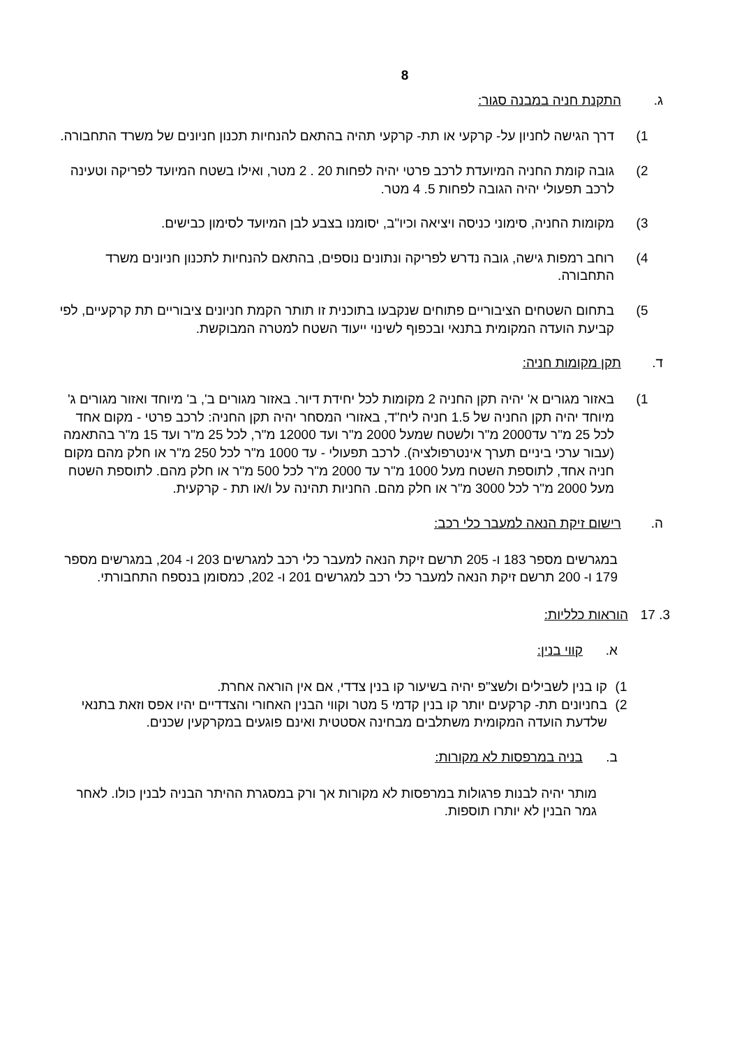8
ג. התקנת חניה במבנה סגור:
1) דרך הגישה לחניון על- קרקעי או תת- קרקעי תהיה בהתאם להנחיות תכנון חניונים של משרד התחבורה.
2) גובה קומת החניה המיועדת לרכב פרטי יהיה לפחות 20 . 2 מטר, ואילו בשטח המיועד לפריקה וטעינה לרכב תפעולי יהיה הגובה לפחות 5. 4 מטר.
3) מקומות החניה, סימוני כניסה ויציאה וכיו"ב, יסומנו בצבע לבן המיועד לסימון כבישים.
4) רוחב רמפות גישה, גובה נדרש לפריקה ונתונים נוספים, בהתאם להנחיות לתכנון חניונים משרד התחבורה.
5) בתחום השטחים הציבוריים פתוחים שנקבעו בתוכנית זו תותר הקמת חניונים ציבוריים תת קרקעיים, לפי קביעת הועדה המקומית בתנאי ובכפוף לשינוי ייעוד השטח למטרה המבוקשת.
ד. תקן מקומות חניה:
1) באזור מגורים א' יהיה תקן החניה 2 מקומות לכל יחידת דיור. באזור מגורים ב', ב' מיוחד ואזור מגורים ג' מיוחד יהיה תקן החניה של 1.5 חניה ליח"ד, באזורי המסחר יהיה תקן החניה: לרכב פרטי - מקום אחד לכל 25 מ"ר עד2000 מ"ר ולשטח שמעל 2000 מ"ר ועד 12000 מ"ר, לכל 25 מ"ר ועד 15 מ"ר בהתאמה (עבור ערכי ביניים תערך אינטרפולציה). לרכב תפעולי - עד 1000 מ"ר לכל 250 מ"ר או חלק מהם מקום חניה אחד, לתוספת השטח מעל 1000 מ"ר עד 2000 מ"ר לכל 500 מ"ר או חלק מהם. לתוספת השטח מעל 2000 מ"ר לכל 3000 מ"ר או חלק מהם. החניות תהינה על ו/או תת - קרקעית.
ה. רישום זיקת הנאה למעבר כלי רכב:
במגרשים מספר 183 ו- 205 תרשם זיקת הנאה למעבר כלי רכב למגרשים 203 ו- 204, במגרשים מספר 179 ו- 200 תרשם זיקת הנאה למעבר כלי רכב למגרשים 201 ו- 202, כמסומן בנספח התחבורתי.
3. 17 הוראות כלליות:
א. קווי בנין:
1) קו בנין לשבילים ולשצ"פ יהיה בשיעור קו בנין צדדי, אם אין הוראה אחרת.
2) בחניונים תת- קרקעים יותר קו בנין קדמי 5 מטר וקווי הבנין האחורי והצדדיים יהיו אפס וזאת בתנאי שלדעת הועדה המקומית משתלבים מבחינה אסטטית ואינם פוגעים במקרקעין שכנים.
ב. בניה במרפסות לא מקורות:
מותר יהיה לבנות פרגולות במרפסות לא מקורות אך ורק במסגרת ההיתר הבניה לבנין כולו. לאחר גמר הבנין לא יותרו תוספות.